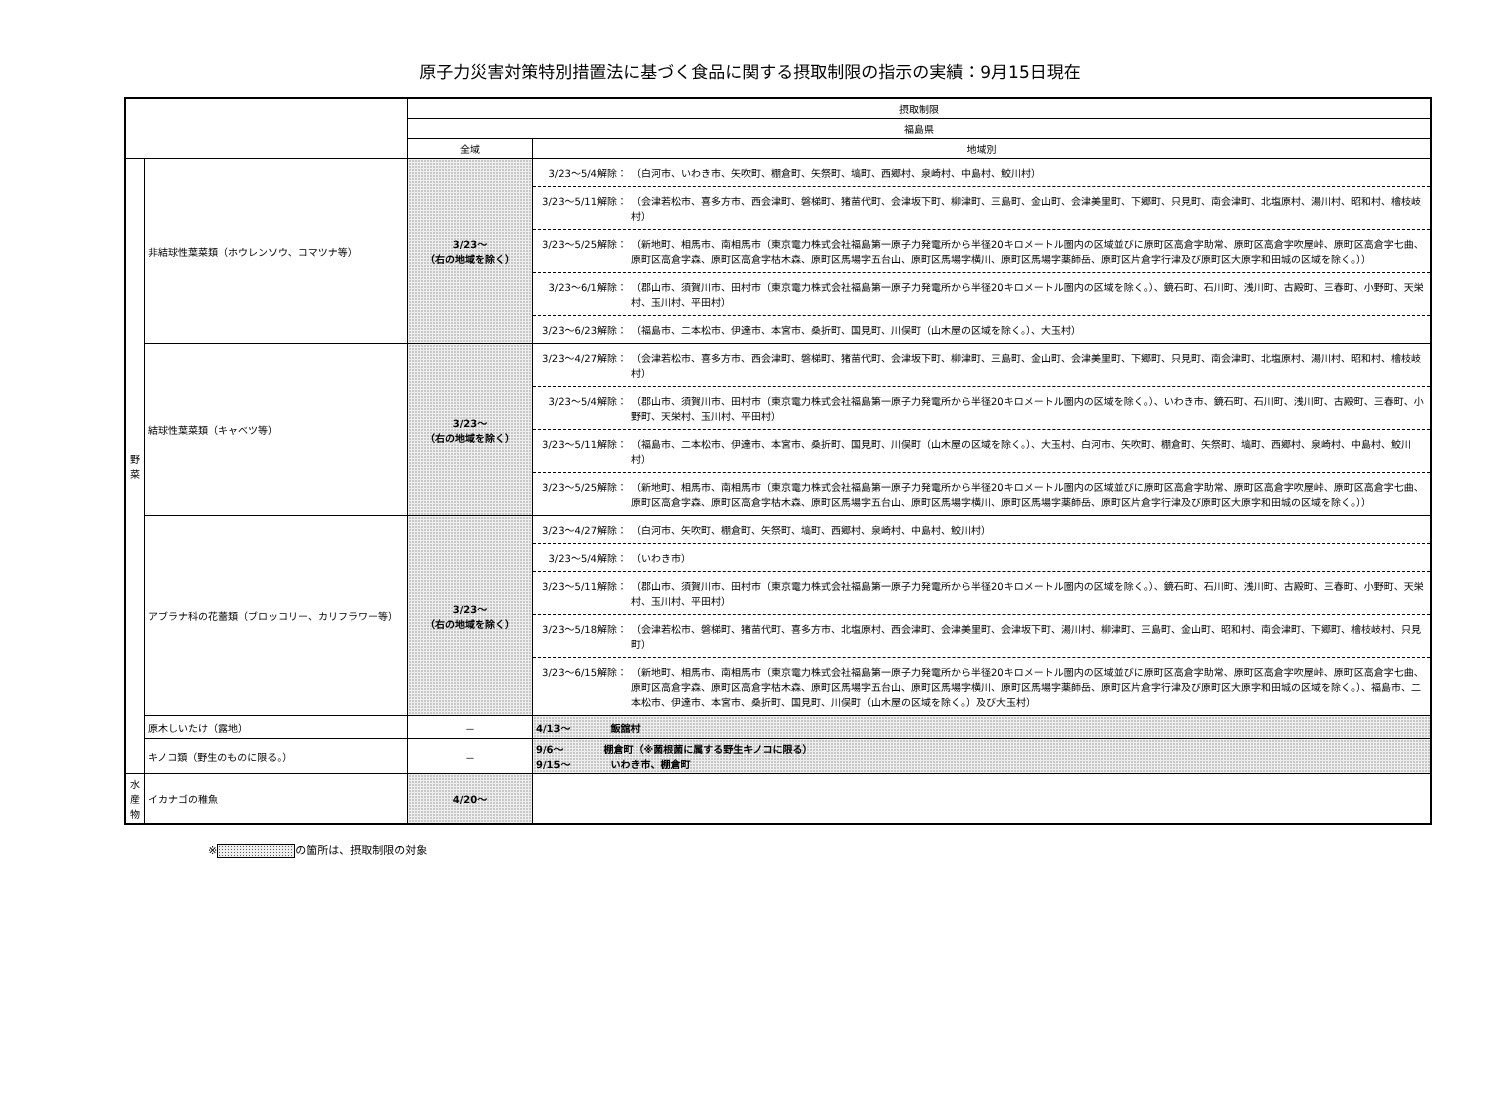原子力災害対策特別措置法に基づく食品に関する摂取制限の指示の実績：9月15日現在
| | | 摂取制限 | |
| --- | --- | --- | --- |
| | | 福島県 | |
| | | 全域 | 地域別 |
| 野 菜 | 非結球性葉菜類（ホウレンソウ、コマツナ等） | 3/23～ （右の地域を除く） | 3/23～5/4解除： （白河市、いわき市、矢吹町、棚倉町、矢祭町、塙町、西郷村、泉崎村、中島村、鮫川村） 3/23～5/11解除： （会津若松市、喜多方市、西会津町、磐梯町、猪苗代町、会津坂下町、柳津町、三島町、金山町、会津美里町、下郷町、只見町、南会津町、北塩原村、湯川村、昭和村、檜枝岐村） 3/23～5/25解除： （新地町、相馬市、南相馬市（東京電力株式会社福島第一原子力発電所から半径20キロメートル圏内の区域並びに原町区高倉字助常、原町区高倉字吹屋峠、原町区高倉字七曲、原町区高倉字森、原町区高倉字枯木森、原町区馬場字五台山、原町区馬場字横川、原町区馬場字薬師岳、原町区片倉字行津及び原町区大原字和田城の区域を除く。）） 3/23～6/1解除： （郡山市、須賀川市、田村市（東京電力株式会社福島第一原子力発電所から半径20キロメートル圏内の区域を除く。）、鏡石町、石川町、浅川町、古殿町、三春町、小野町、天栄村、玉川村、平田村） 3/23～6/23解除： （福島市、二本松市、伊達市、本宮市、桑折町、国見町、川俣町（山木屋の区域を除く。）、大玉村） |
| | 結球性葉菜類（キャベツ等） | 3/23～ （右の地域を除く） | 3/23～4/27解除： （会津若松市、喜多方市、西会津町、磐梯町、猪苗代町、会津坂下町、柳津町、三島町、金山町、会津美里町、下郷町、只見町、南会津町、北塩原村、湯川村、昭和村、檜枝岐村） 3/23～5/4解除： （郡山市、須賀川市、田村市（東京電力株式会社福島第一原子力発電所から半径20キロメートル圏内の区域を除く。）、いわき市、鏡石町、石川町、浅川町、古殿町、三春町、小野町、天栄村、玉川村、平田村） 3/23～5/11解除： （福島市、二本松市、伊達市、本宮市、桑折町、国見町、川俣町（山木屋の区域を除く。）、大玉村、白河市、矢吹町、棚倉町、矢祭町、塙町、西郷村、泉崎村、中島村、鮫川村） 3/23～5/25解除： （新地町、相馬市、南相馬市（東京電力株式会社福島第一原子力発電所から半径20キロメートル圏内の区域並びに原町区高倉字助常、原町区高倉字吹屋峠、原町区高倉字七曲、原町区高倉字森、原町区高倉字枯木森、原町区馬場字五台山、原町区馬場字横川、原町区馬場字薬師岳、原町区片倉字行津及び原町区大原字和田城の区域を除く。）） |
| | アブラナ科の花蕾類（ブロッコリー、カリフラワー等） | 3/23～ （右の地域を除く） | 3/23～4/27解除： （白河市、矢吹町、棚倉町、矢祭町、塙町、西郷村、泉崎村、中島村、鮫川村） 3/23～5/4解除： （いわき市） 3/23～5/11解除： （郡山市、須賀川市、田村市（東京電力株式会社福島第一原子力発電所から半径20キロメートル圏内の区域を除く。）、鏡石町、石川町、浅川町、古殿町、三春町、小野町、天栄村、玉川村、平田村） 3/23～5/18解除： （会津若松市、磐梯町、猪苗代町、喜多方市、北塩原村、西会津町、会津美里町、会津坂下町、湯川村、柳津町、三島町、金山町、昭和村、南会津町、下郷町、檜枝岐村、只見町） 3/23～6/15解除： （新地町、相馬市、南相馬市（東京電力株式会社福島第一原子力発電所から半径20キロメートル圏内の区域並びに原町区高倉字助常、原町区高倉字吹屋峠、原町区高倉字七曲、原町区高倉字森、原町区高倉字枯木森、原町区馬場字五台山、原町区馬場字横川、原町区馬場字薬師岳、原町区片倉字行津及び原町区大原字和田城の区域を除く。）、福島市、二本松市、伊達市、本宮市、桑折町、国見町、川俣町（山木屋の区域を除く。）及び大玉村） |
| | 原木しいたけ（露地） | － | 4/13～ 飯舘村 |
| | キノコ類（野生のものに限る。） | － | 9/6～ 棚倉町（※菌根菌に属する野生キノコに限る） 9/15～ いわき市、棚倉町 |
| 水 産 物 | イカナゴの稚魚 | 4/20～ | |
※ の箇所は、摂取制限の対象